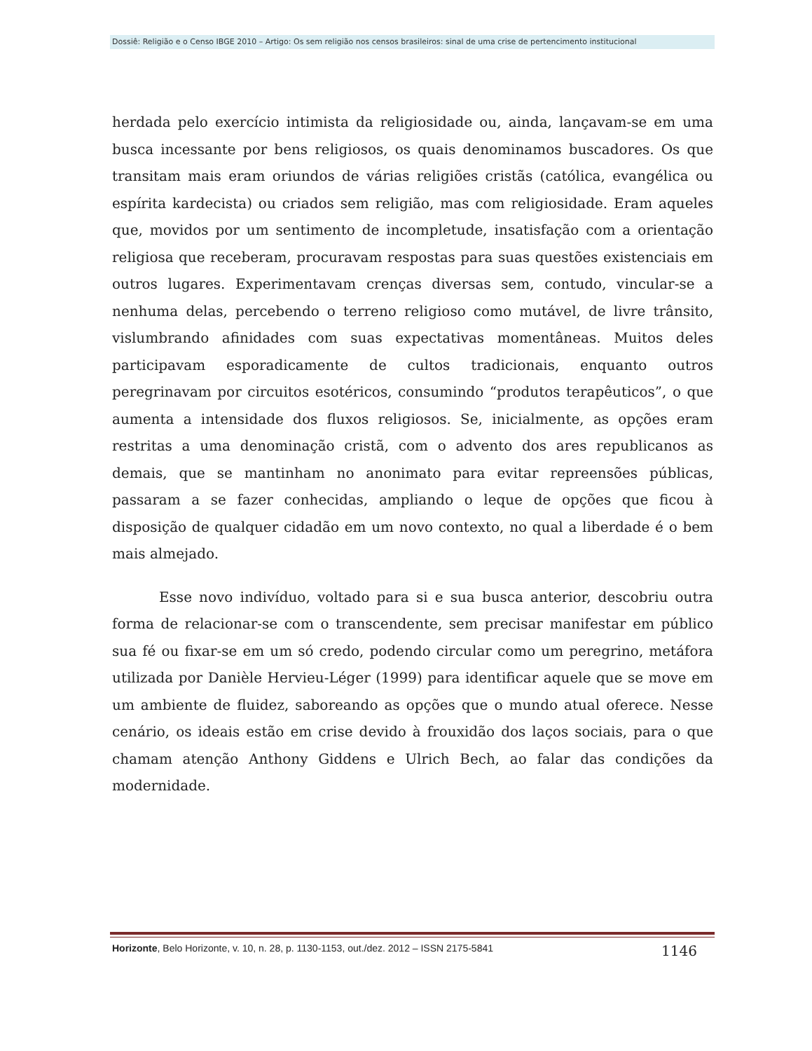Dossiê: Religião e o Censo IBGE 2010 – Artigo: Os sem religião nos censos brasileiros: sinal de uma crise de pertencimento institucional
herdada pelo exercício intimista da religiosidade ou, ainda, lançavam-se em uma busca incessante por bens religiosos, os quais denominamos buscadores. Os que transitam mais eram oriundos de várias religiões cristãs (católica, evangélica ou espírita kardecista) ou criados sem religião, mas com religiosidade. Eram aqueles que, movidos por um sentimento de incompletude, insatisfação com a orientação religiosa que receberam, procuravam respostas para suas questões existenciais em outros lugares. Experimentavam crenças diversas sem, contudo, vincular-se a nenhuma delas, percebendo o terreno religioso como mutável, de livre trânsito, vislumbrando afinidades com suas expectativas momentâneas. Muitos deles participavam esporadicamente de cultos tradicionais, enquanto outros peregrinavam por circuitos esotéricos, consumindo “produtos terapêuticos”, o que aumenta a intensidade dos fluxos religiosos. Se, inicialmente, as opções eram restritas a uma denominação cristã, com o advento dos ares republicanos as demais, que se mantinham no anonimato para evitar repreensões públicas, passaram a se fazer conhecidas, ampliando o leque de opções que ficou à disposição de qualquer cidadão em um novo contexto, no qual a liberdade é o bem mais almejado.
Esse novo indivíduo, voltado para si e sua busca anterior, descobriu outra forma de relacionar-se com o transcendente, sem precisar manifestar em público sua fé ou fixar-se em um só credo, podendo circular como um peregrino, metáfora utilizada por Danièle Hervieu-Léger (1999) para identificar aquele que se move em um ambiente de fluidez, saboreando as opções que o mundo atual oferece. Nesse cenário, os ideais estão em crise devido à frouxidão dos laços sociais, para o que chamam atenção Anthony Giddens e Ulrich Bech, ao falar das condições da modernidade.
Horizonte, Belo Horizonte, v. 10, n. 28, p. 1130-1153, out./dez. 2012 – ISSN 2175-5841 1146